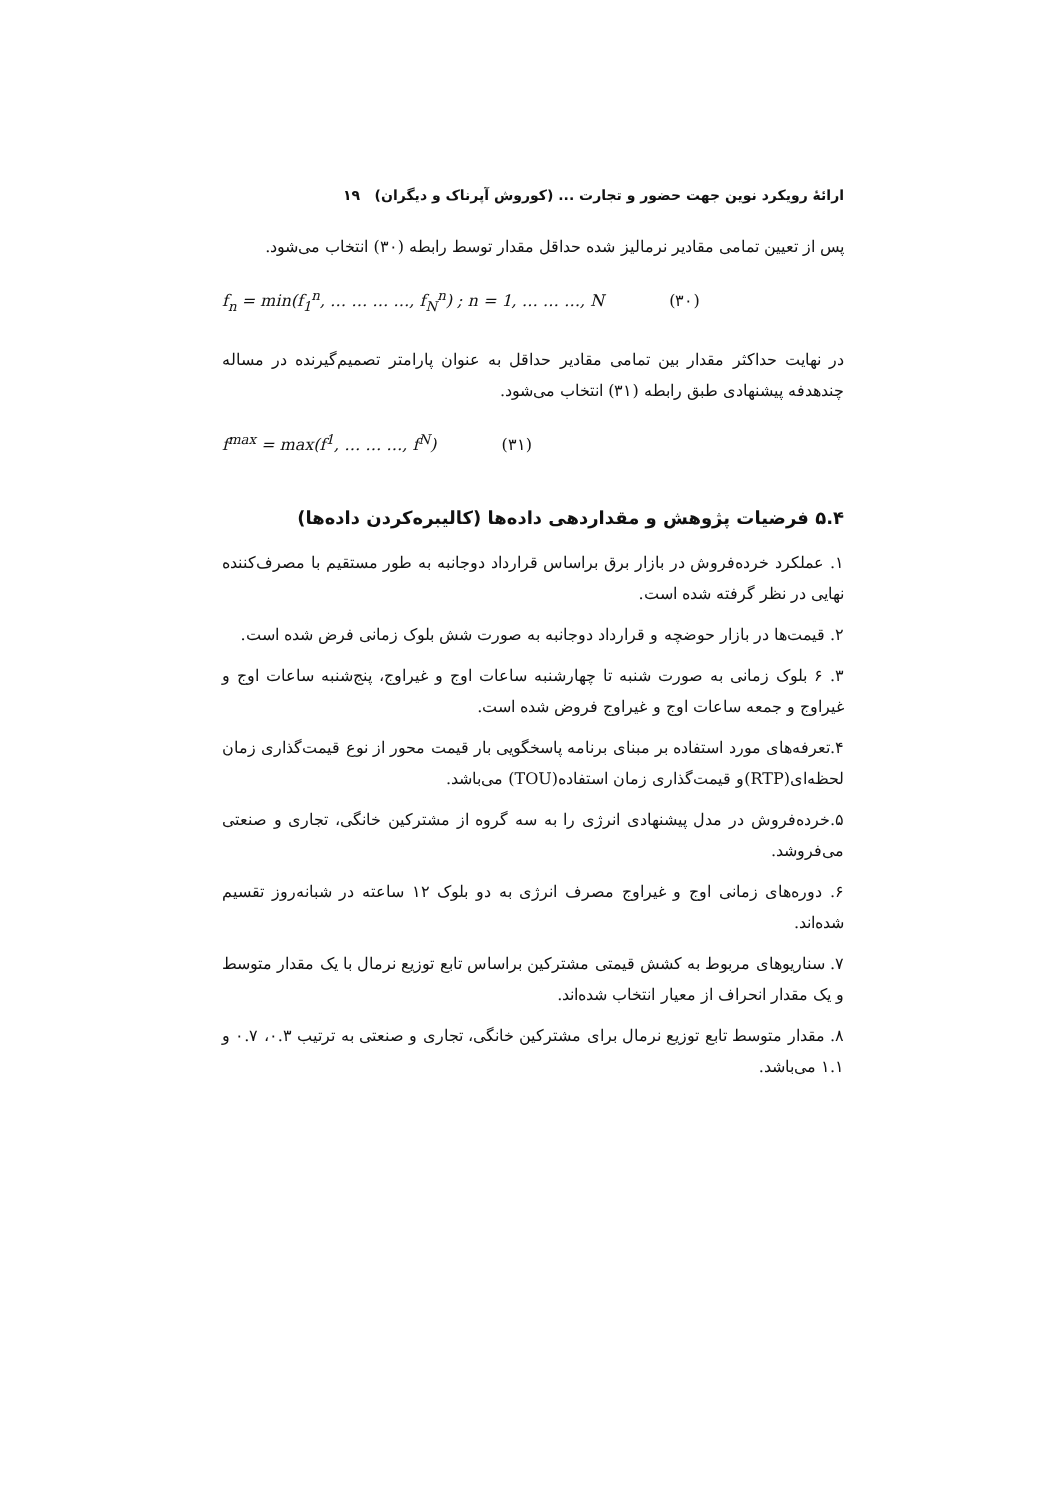ارائهٔ رویکرد نوین جهت حضور و تجارت ... (کوروش آپرناک و دیگران) ۱۹
پس از تعیین تمامی مقادیر نرمالیز شده حداقل مقدار توسط رابطه (۳۰) انتخاب می‌شود.
f<sub>n</sub> = min(f<sub>1</sub><sup>n</sup>, … … … …, f<sub>N</sub><sup>n</sup>) ; n = 1, … … …, N (۳۰)
در نهایت حداکثر مقدار بین تمامی مقادیر حداقل به عنوان پارامتر تصمیم‌گیرنده در مساله چندهدفه پیشنهادی طبق رابطه (۳۱) انتخاب می‌شود.
f<sup>max</sup> = max(f<sup>1</sup>, … … …, f<sup>N</sup>) (۳۱)
۵.۴ فرضیات پژوهش و مقداردهی داده‌ها (کالیبره‌کردن داده‌ها)
۱. عملکرد خرده‌فروش در بازار برق براساس قرارداد دوجانبه به طور مستقیم با مصرف‌کننده نهایی در نظر گرفته شده است.
۲. قیمت‌ها در بازار حوضچه و قرارداد دوجانبه به صورت شش بلوک زمانی فرض شده است.
۳. ۶ بلوک زمانی به صورت شنبه تا چهارشنبه ساعات اوج و غیراوج، پنج‌شنبه ساعات اوج و غیراوج و جمعه ساعات اوج و غیراوج فروض شده است.
۴.تعرفه‌های مورد استفاده بر مبنای برنامه پاسخگویی بار قیمت محور از نوع قیمت‌گذاری زمان لحظه‌ای(RTP)و قیمت‌گذاری زمان استفاده(TOU) می‌باشد.
۵.خرده‌فروش در مدل پیشنهادی انرژی را به سه گروه از مشترکین خانگی، تجاری و صنعتی می‌فروشد.
۶. دوره‌های زمانی اوج و غیراوج مصرف انرژی به دو بلوک ۱۲ ساعته در شبانه‌روز تقسیم شده‌اند.
۷. سناریوهای مربوط به کشش قیمتی مشترکین براساس تابع توزیع نرمال با یک مقدار متوسط و یک مقدار انحراف از معیار انتخاب شده‌اند.
۸. مقدار متوسط تابع توزیع نرمال برای مشترکین خانگی، تجاری و صنعتی به ترتیب ۰.۳، ۰.۷ و ۱.۱ می‌باشد.